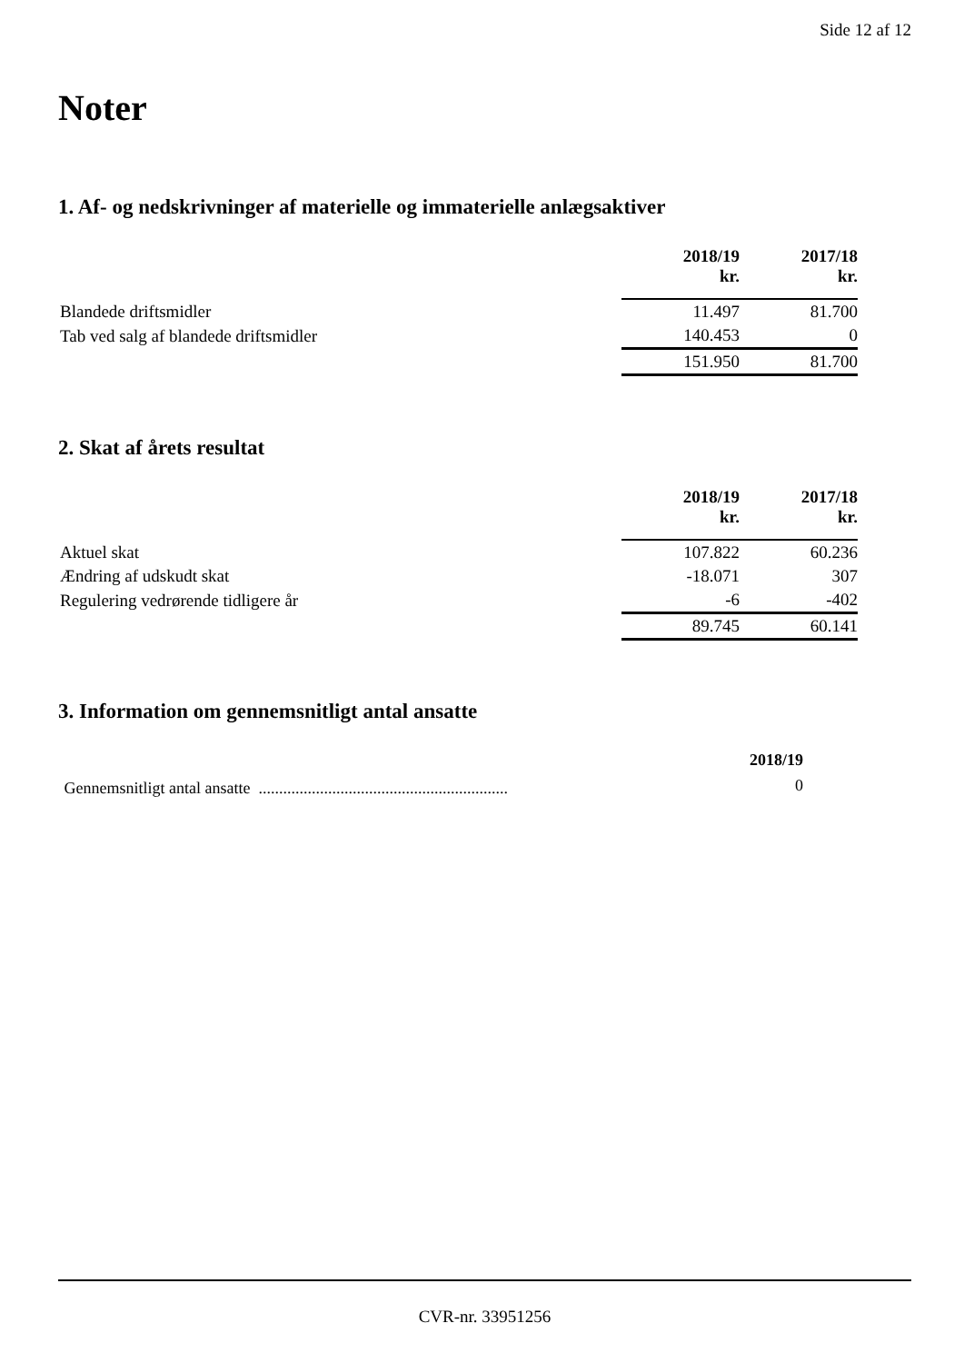Side 12 af 12
Noter
1. Af- og nedskrivninger af materielle og immaterielle anlægsaktiver
| | 2018/19 kr. | 2017/18 kr. |
| --- | --- | --- |
| Blandede driftsmidler | 11.497 | 81.700 |
| Tab ved salg af blandede driftsmidler | 140.453 | 0 |
| | 151.950 | 81.700 |
2. Skat af årets resultat
| | 2018/19 kr. | 2017/18 kr. |
| --- | --- | --- |
| Aktuel skat | 107.822 | 60.236 |
| Ændring af udskudt skat | -18.071 | 307 |
| Regulering vedrørende tidligere år | -6 | -402 |
| | 89.745 | 60.141 |
3. Information om gennemsnitligt antal ansatte
| | 2018/19 |
| --- | --- |
| Gennemsnitligt antal ansatte ............................................................. | 0 |
CVR-nr. 33951256